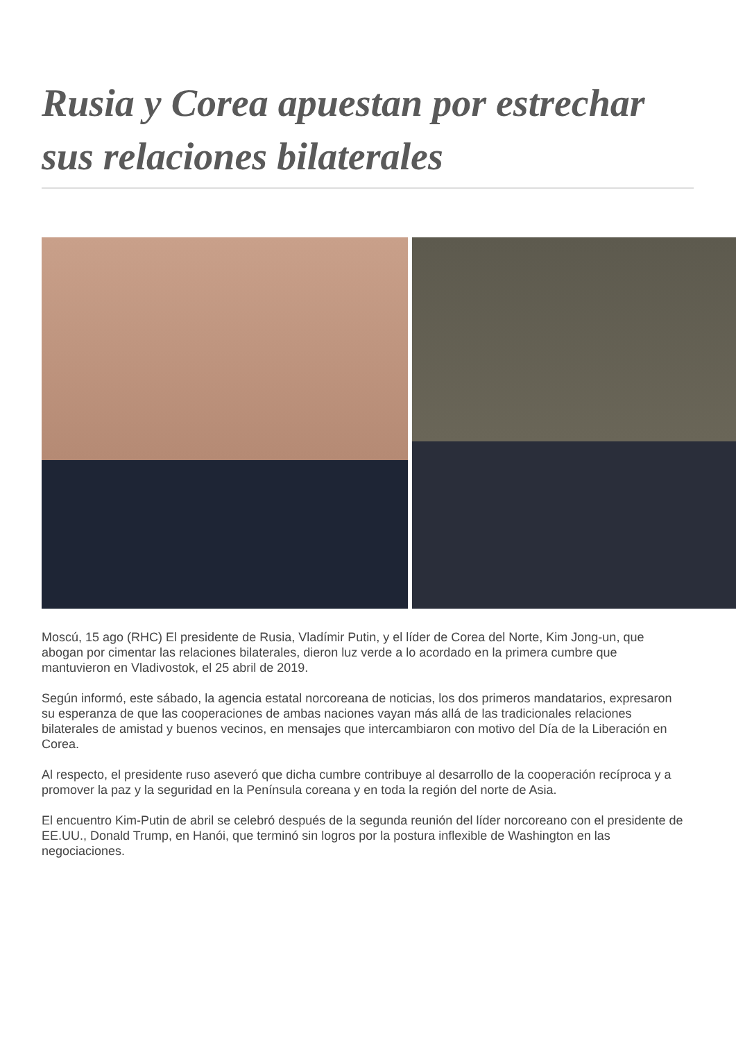Rusia y Corea apuestan por estrechar sus relaciones bilaterales
Moscú, 15 ago (RHC) El presidente de Rusia, Vladímir Putin, y el líder de Corea del Norte, Kim Jong-un, que abogan por cimentar las relaciones bilaterales, dieron luz verde a lo acordado en la primera cumbre que mantuvieron en Vladivostok, el 25 abril de 2019.
Según informó, este sábado, la agencia estatal norcoreana de noticias, los dos primeros mandatarios, expresaron su esperanza de que las cooperaciones de ambas naciones vayan más allá de las tradicionales relaciones bilaterales de amistad y buenos vecinos, en mensajes que intercambiaron con motivo del Día de la Liberación en Corea.
Al respecto, el presidente ruso aseveró que dicha cumbre contribuye al desarrollo de la cooperación recíproca y a promover la paz y la seguridad en la Península coreana y en toda la región del norte de Asia.
El encuentro Kim-Putin de abril se celebró después de la segunda reunión del líder norcoreano con el presidente de EE.UU., Donald Trump, en Hanói, que terminó sin logros por la postura inflexible de Washington en las negociaciones.